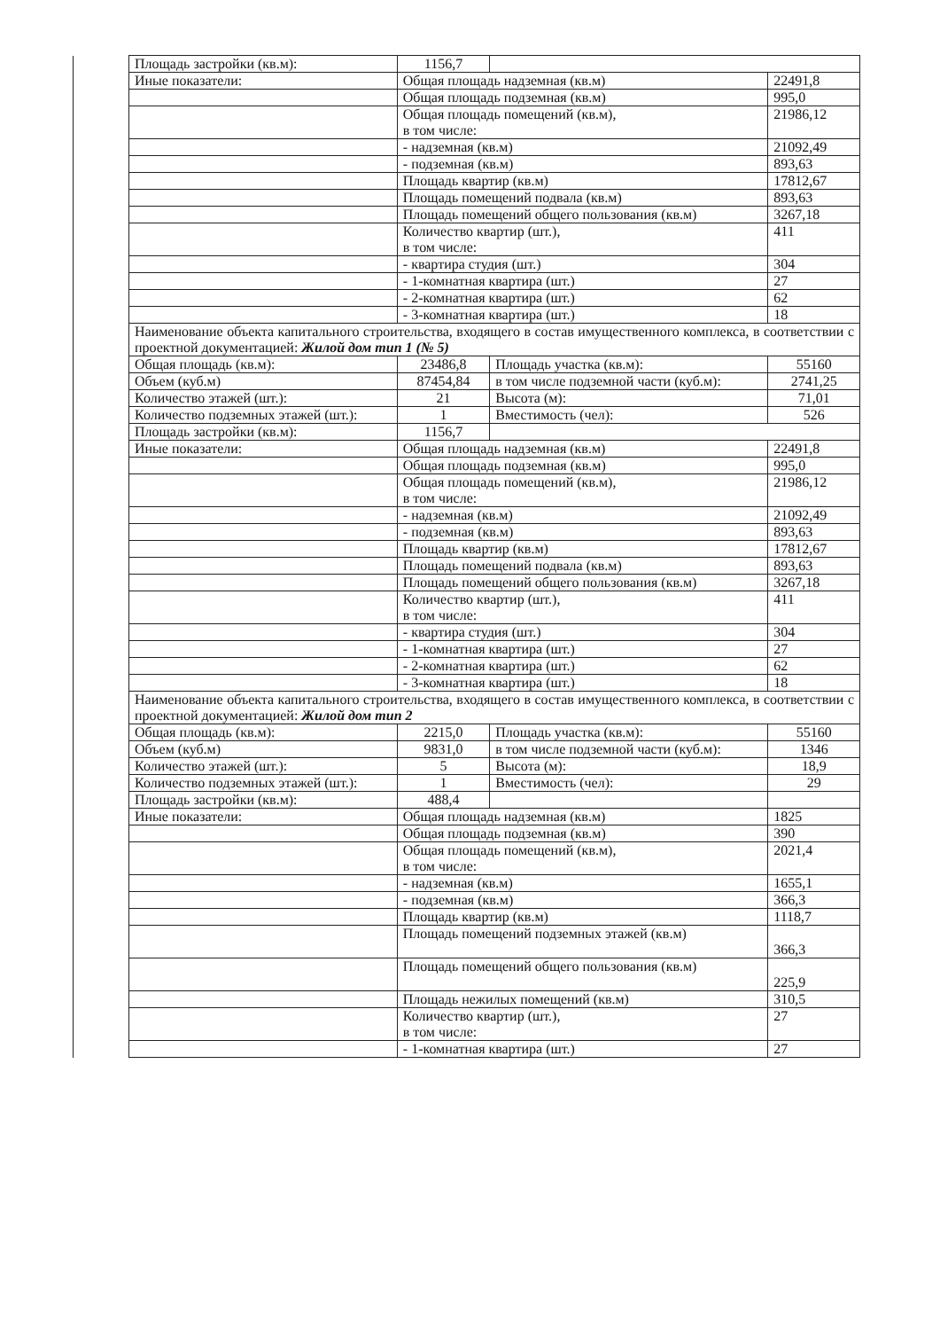| | Площадь застройки (кв.м): | 1156,7 | | |
| | Иные показатели: | Общая площадь надземная (кв.м) | | 22491,8 |
| | | Общая площадь подземная (кв.м) | | 995,0 |
| | | Общая площадь помещений (кв.м), в том числе: | | 21986,12 |
| | | - надземная (кв.м) | | 21092,49 |
| | | - подземная (кв.м) | | 893,63 |
| | | Площадь квартир (кв.м) | | 17812,67 |
| | | Площадь помещений подвала (кв.м) | | 893,63 |
| | | Площадь помещений общего пользования (кв.м) | | 3267,18 |
| | | Количество квартир (шт.), в том числе: | | 411 |
| | | - квартира студия (шт.) | | 304 |
| | | - 1-комнатная квартира (шт.) | | 27 |
| | | - 2-комнатная квартира (шт.) | | 62 |
| | | - 3-комнатная квартира (шт.) | | 18 |
| | Наименование объекта капитального строительства, входящего в состав имущественного комплекса, в соответствии с проектной документацией: Жилой дом тип 1 (№ 5) | | | |
| | Общая площадь (кв.м): | 23486,8 | Площадь участка (кв.м): | 55160 |
| | Объем (куб.м) | 87454,84 | в том числе подземной части (куб.м): | 2741,25 |
| | Количество этажей (шт.): | 21 | Высота (м): | 71,01 |
| | Количество подземных этажей (шт.): | 1 | Вместимость (чел): | 526 |
| | Площадь застройки (кв.м): | 1156,7 | | |
| | Иные показатели: | Общая площадь надземная (кв.м) | | 22491,8 |
| | | Общая площадь подземная (кв.м) | | 995,0 |
| | | Общая площадь помещений (кв.м), в том числе: | | 21986,12 |
| | | - надземная (кв.м) | | 21092,49 |
| | | - подземная (кв.м) | | 893,63 |
| | | Площадь квартир (кв.м) | | 17812,67 |
| | | Площадь помещений подвала (кв.м) | | 893,63 |
| | | Площадь помещений общего пользования (кв.м) | | 3267,18 |
| | | Количество квартир (шт.), в том числе: | | 411 |
| | | - квартира студия (шт.) | | 304 |
| | | - 1-комнатная квартира (шт.) | | 27 |
| | | - 2-комнатная квартира (шт.) | | 62 |
| | | - 3-комнатная квартира (шт.) | | 18 |
| | Наименование объекта капитального строительства, входящего в состав имущественного комплекса, в соответствии с проектной документацией: Жилой дом тип 2 | | | |
| | Общая площадь (кв.м): | 2215,0 | Площадь участка (кв.м): | 55160 |
| | Объем (куб.м) | 9831,0 | в том числе подземной части (куб.м): | 1346 |
| | Количество этажей (шт.): | 5 | Высота (м): | 18,9 |
| | Количество подземных этажей (шт.): | 1 | Вместимость (чел): | 29 |
| | Площадь застройки (кв.м): | 488,4 | | |
| | Иные показатели: | Общая площадь надземная (кв.м) | | 1825 |
| | | Общая площадь подземная (кв.м) | | 390 |
| | | Общая площадь помещений (кв.м), в том числе: | | 2021,4 |
| | | - надземная (кв.м) | | 1655,1 |
| | | - подземная (кв.м) | | 366,3 |
| | | Площадь квартир (кв.м) | | 1118,7 |
| | | Площадь помещений подземных этажей (кв.м) | | 366,3 |
| | | Площадь помещений общего пользования (кв.м) | | 225,9 |
| | | Площадь нежилых помещений (кв.м) | | 310,5 |
| | | Количество квартир (шт.), в том числе: | | 27 |
| | | - 1-комнатная квартира (шт.) | | 27 |